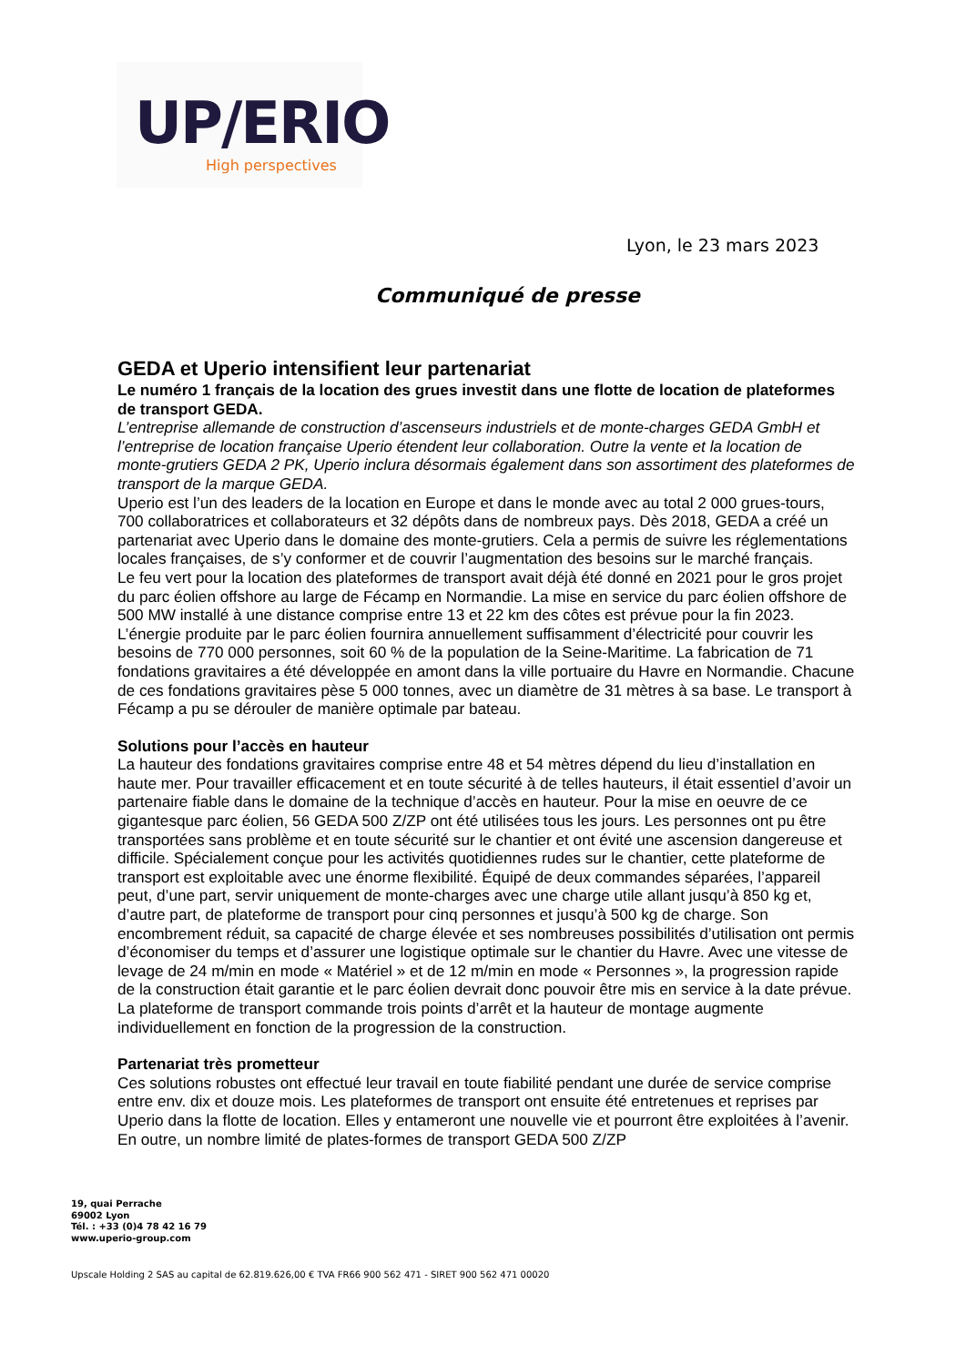UP/ERIO
High perspectives
Lyon, le 23 mars 2023
Communiqué de presse
GEDA et Uperio intensifient leur partenariat
Le numéro 1 français de la location des grues investit dans une flotte de location de plateformes de transport GEDA.
L’entreprise allemande de construction d’ascenseurs industriels et de monte-charges GEDA GmbH et l’entreprise de location française Uperio étendent leur collaboration. Outre la vente et la location de monte-grutiers GEDA 2 PK, Uperio inclura désormais également dans son assortiment des plateformes de transport de la marque GEDA.
Uperio est l’un des leaders de la location en Europe et dans le monde avec au total 2 000 grues-tours, 700 collaboratrices et collaborateurs et 32 dépôts dans de nombreux pays. Dès 2018, GEDA a créé un partenariat avec Uperio dans le domaine des monte-grutiers. Cela a permis de suivre les réglementations locales françaises, de s’y conformer et de couvrir l’augmentation des besoins sur le marché français.
Le feu vert pour la location des plateformes de transport avait déjà été donné en 2021 pour le gros projet du parc éolien offshore au large de Fécamp en Normandie. La mise en service du parc éolien offshore de 500 MW installé à une distance comprise entre 13 et 22 km des côtes est prévue pour la fin 2023. L’énergie produite par le parc éolien fournira annuellement suffisamment d’électricité pour couvrir les besoins de 770 000 personnes, soit 60 % de la population de la Seine-Maritime. La fabrication de 71 fondations gravitaires a été développée en amont dans la ville portuaire du Havre en Normandie. Chacune de ces fondations gravitaires pèse 5 000 tonnes, avec un diamètre de 31 mètres à sa base. Le transport à Fécamp a pu se dérouler de manière optimale par bateau.
Solutions pour l’accès en hauteur
La hauteur des fondations gravitaires comprise entre 48 et 54 mètres dépend du lieu d’installation en haute mer. Pour travailler efficacement et en toute sécurité à de telles hauteurs, il était essentiel d’avoir un partenaire fiable dans le domaine de la technique d’accès en hauteur. Pour la mise en oeuvre de ce gigantesque parc éolien, 56 GEDA 500 Z/ZP ont été utilisées tous les jours. Les personnes ont pu être transportées sans problème et en toute sécurité sur le chantier et ont évité une ascension dangereuse et difficile. Spécialement conçue pour les activités quotidiennes rudes sur le chantier, cette plateforme de transport est exploitable avec une énorme flexibilité. Équipé de deux commandes séparées, l’appareil peut, d’une part, servir uniquement de monte-charges avec une charge utile allant jusqu’à 850 kg et, d’autre part, de plateforme de transport pour cinq personnes et jusqu’à 500 kg de charge. Son encombrement réduit, sa capacité de charge élevée et ses nombreuses possibilités d’utilisation ont permis d’économiser du temps et d’assurer une logistique optimale sur le chantier du Havre. Avec une vitesse de levage de 24 m/min en mode « Matériel » et de 12 m/min en mode « Personnes », la progression rapide de la construction était garantie et le parc éolien devrait donc pouvoir être mis en service à la date prévue. La plateforme de transport commande trois points d’arrêt et la hauteur de montage augmente individuellement en fonction de la progression de la construction.
Partenariat très prometteur
Ces solutions robustes ont effectué leur travail en toute fiabilité pendant une durée de service comprise entre env. dix et douze mois. Les plateformes de transport ont ensuite été entretenues et reprises par Uperio dans la flotte de location. Elles y entameront une nouvelle vie et pourront être exploitées à l’avenir. En outre, un nombre limité de plates-formes de transport GEDA 500 Z/ZP
19, quai Perrache
69002 Lyon
Tél. : +33 (0)4 78 42 16 79
www.uperio-group.com
Upscale Holding 2 SAS au capital de 62.819.626,00 € TVA FR66 900 562 471 - SIRET 900 562 471 00020